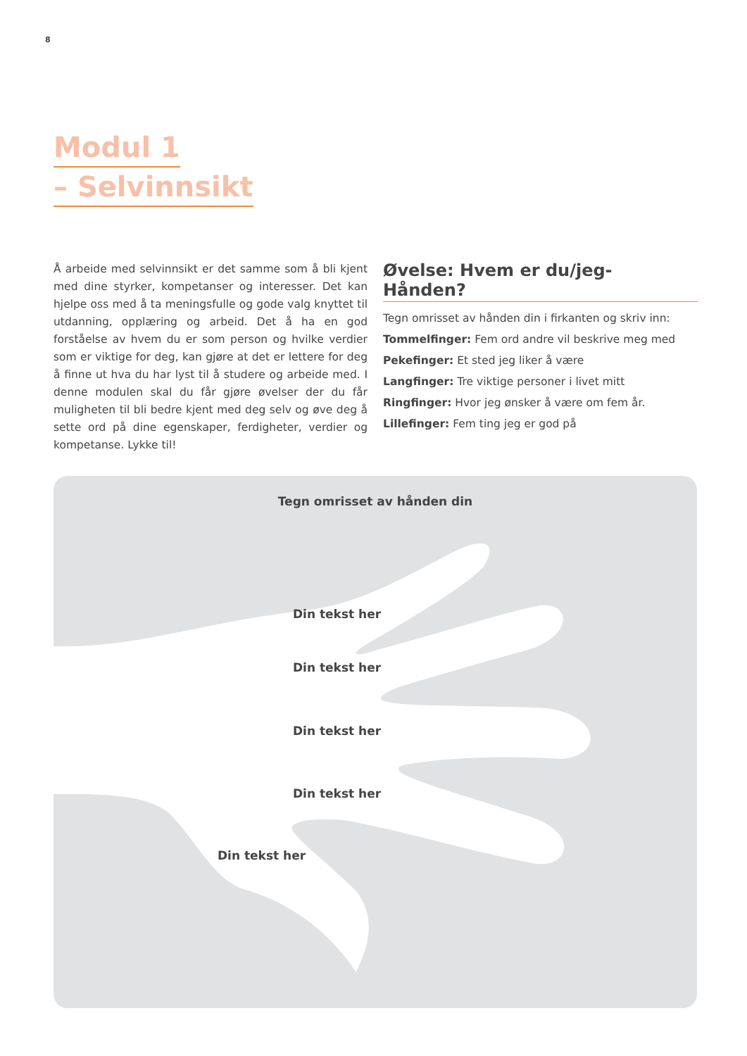8
Modul 1
– Selvinnsikt
Å arbeide med selvinnsikt er det samme som å bli kjent med dine styrker, kompetanser og interesser. Det kan hjelpe oss med å ta meningsfulle og gode valg knyttet til utdanning, opplæring og arbeid. Det å ha en god forståelse av hvem du er som person og hvilke verdier som er viktige for deg, kan gjøre at det er lettere for deg å finne ut hva du har lyst til å studere og arbeide med. I denne modulen skal du får gjøre øvelser der du får muligheten til bli bedre kjent med deg selv og øve deg å sette ord på dine egenskaper, ferdigheter, verdier og kompetanse. Lykke til!
Øvelse: Hvem er du/jeg- Hånden?
Tegn omrisset av hånden din i firkanten og skriv inn:
Tommelfinger: Fem ord andre vil beskrive meg med
Pekefinger: Et sted jeg liker å være
Langfinger: Tre viktige personer i livet mitt
Ringfinger: Hvor jeg ønsker å være om fem år.
Lillefinger: Fem ting jeg er god på
Tegn omrisset av hånden din
Din tekst her
Din tekst her
Din tekst her
Din tekst her
Din tekst her